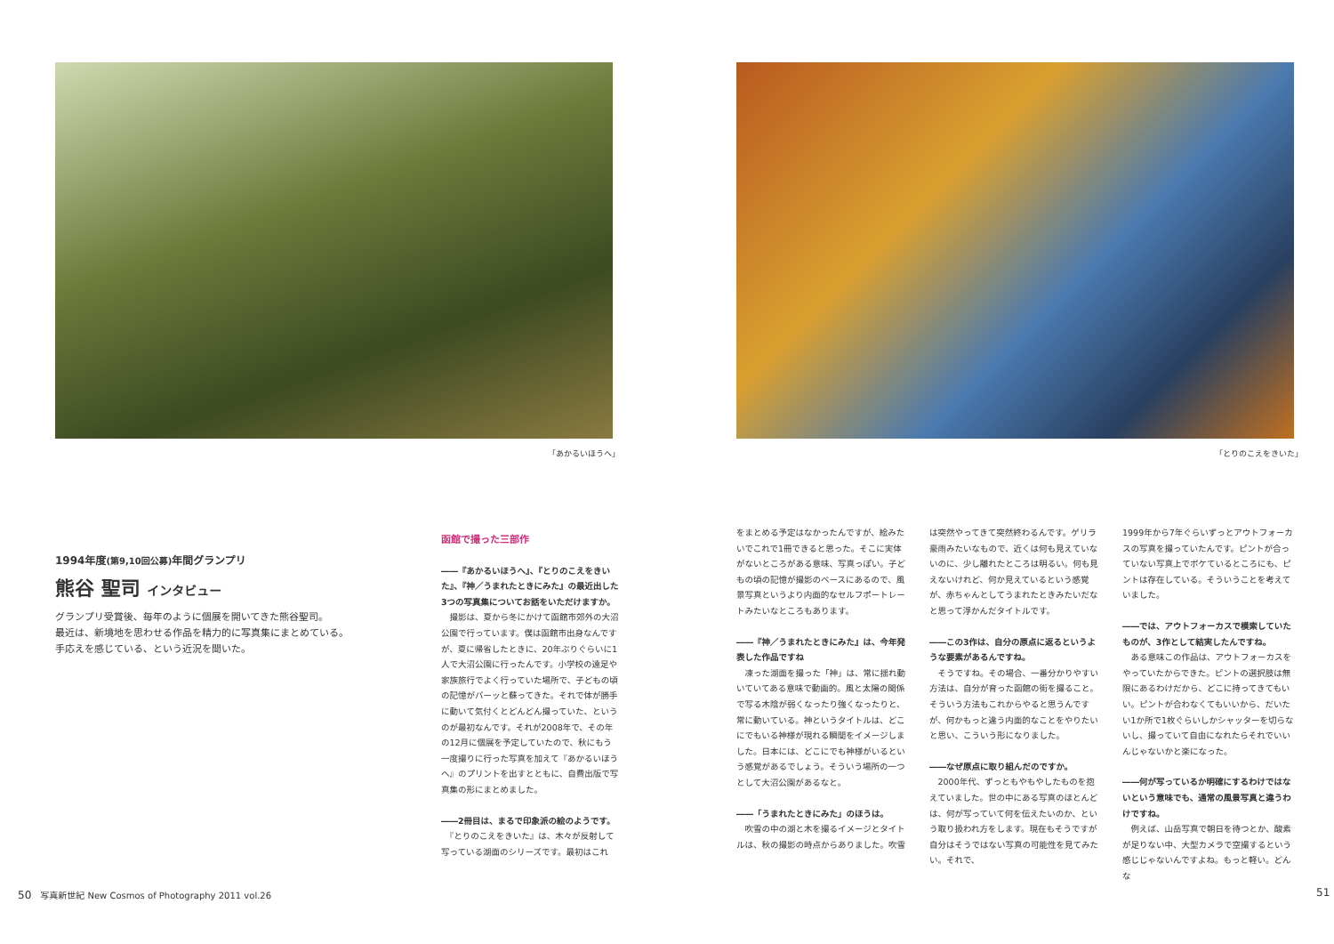「あかるいほうへ」 「とりのこえをきいた」
1994年度(第9,10回公募) 年間グランプリ
熊谷 聖司 インタビュー
グランプリ受賞後、毎年のように個展を開いてきた熊谷聖司。
最近は、新境地を思わせる作品を精力的に写真集にまとめている。
手応えを感じている、という近況を聞いた。
函館で撮った三部作
――『あかるいほうへ』、『とりのこえをきいた』、『神／うまれたときにみた』の最近出した3つの写真集についてお話をいただけますか。
　撮影は、夏から冬にかけて函館市郊外の大沼公園で行っています。僕は函館市出身なんですが、夏に帰省したときに、20年ぶりぐらいに1人で大沼公園に行ったんです。小学校の遠足や家族旅行でよく行っていた場所で、子どもの頃の記憶がバーッと蘇ってきた。それで体が勝手に動いて気付くとどんどん撮っていた、というのが最初なんです。それが2008年で、その年の12月に個展を予定していたので、秋にもう一度撮りに行った写真を加えて『あかるいほうへ』のプリントを出すとともに、自費出版で写真集の形にまとめました。
――2冊目は、まるで印象派の絵のようです。
　『とりのこえをきいた』は、木々が反射して写っている湖面のシリーズです。最初はこれ
をまとめる予定はなかったんですが、絵みたいでこれで1冊できると思った。そこに実体がないところがある意味、写真っぽい。子どもの頃の記憶が撮影のベースにあるので、風景写真というより内面的なセルフポートレートみたいなところもあります。
――『神／うまれたときにみた』は、今年発表した作品ですね
　凍った湖面を撮った「神」は、常に揺れ動いていてある意味で動画的。風と太陽の関係で写る木陰が弱くなったり強くなったりと、常に動いている。神というタイトルは、どこにでもいる神様が現れる瞬間をイメージしました。日本には、どこにでも神様がいるという感覚があるでしょう。そういう場所の一つとして大沼公園があるなと。
――「うまれたときにみた」のほうは。
　吹雪の中の湖と木を撮るイメージとタイトルは、秋の撮影の時点からありました。吹雪
は突然やってきて突然終わるんです。ゲリラ豪雨みたいなもので、近くは何も見えていないのに、少し離れたところは明るい。何も見えないけれど、何か見えているという感覚が、赤ちゃんとしてうまれたときみたいだなと思って浮かんだタイトルです。
――この3作は、自分の原点に返るというような要素があるんですね。
　そうですね。その場合、一番分かりやすい方法は、自分が育った函館の街を撮ること。そういう方法もこれからやると思うんですが、何かもっと違う内面的なことをやりたいと思い、こういう形になりました。
――なぜ原点に取り組んだのですか。
　2000年代、ずっともやもやしたものを抱えていました。世の中にある写真のほとんどは、何が写っていて何を伝えたいのか、という取り扱われ方をします。現在もそうですが自分はそうではない写真の可能性を見てみたい。それで、
1999年から7年ぐらいずっとアウトフォーカスの写真を撮っていたんです。ピントが合っていない写真上でボケているところにも、ピントは存在している。そういうことを考えていました。
――では、アウトフォーカスで模索していたものが、3作として結実したんですね。
　ある意味この作品は、アウトフォーカスをやっていたからできた。ピントの選択肢は無限にあるわけだから、どこに持ってきてもいい。ピントが合わなくてもいいから、だいたい1か所で1枚ぐらいしかシャッターを切らないし、撮っていて自由になれたらそれでいいんじゃないかと楽になった。
――何が写っているか明確にするわけではないという意味でも、通常の風景写真と違うわけですね。
　例えば、山岳写真で朝日を待つとか、酸素が足りない中、大型カメラで空撮するという感じじゃないんですよね。もっと軽い。どんな
50　写真新世紀 New Cosmos of Photography 2011 vol.26
51